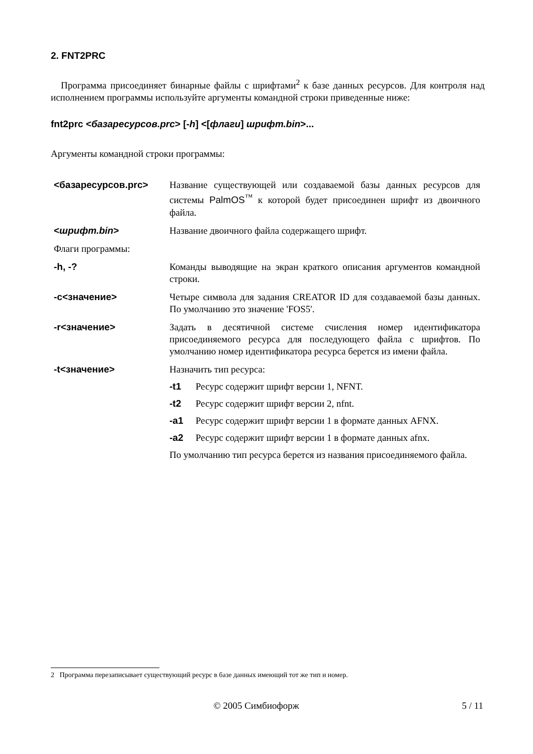2. FNT2PRC
Программа присоединяет бинарные файлы с шрифтами<sup>2</sup> к базе данных ресурсов. Для контроля над исполнением программы используйте аргументы командной строки приведенные ниже:
fnt2prc <базаресурсов.prc> [-h] <[флаги] шрифт.bin>...
Аргументы командной строки программы:
| <базаресурсов.prc> | Название существующей или создаваемой базы данных ресурсов для системы PalmOS<sup>™</sup> к которой будет присоединен шрифт из двоичного файла. |
| < шрифт.bin > | Название двоичного файла содержащего шрифт. |
| Флаги программы: | |
| -h, -? | Команды выводящие на экран краткого описания аргументов командной строки. |
| -c<значение> | Четыре символа для задания CREATOR ID для создаваемой базы данных. По умолчанию это значение 'FOS5'. |
| -r<значение> | Задать в десятичной системе счисления номер идентификатора присоединяемого ресурса для последующего файла с шрифтов. По умолчанию номер идентификатора ресурса берется из имени файла. |
| -t<значение> | Назначить тип ресурса: -t1 Ресурс содержит шрифт версии 1, NFNT. -t2 Ресурс содержит шрифт версии 2, nfnt. -a1 Ресурс содержит шрифт версии 1 в формате данных AFNX. -a2 Ресурс содержит шрифт версии 1 в формате данных afnx. По умолчанию тип ресурса берется из названия присоединяемого файла. |
2 Программа перезаписывает существующий ресурс в базе данных имеющий тот же тип и номер.
© 2005 Симбиофорж 5 / 11